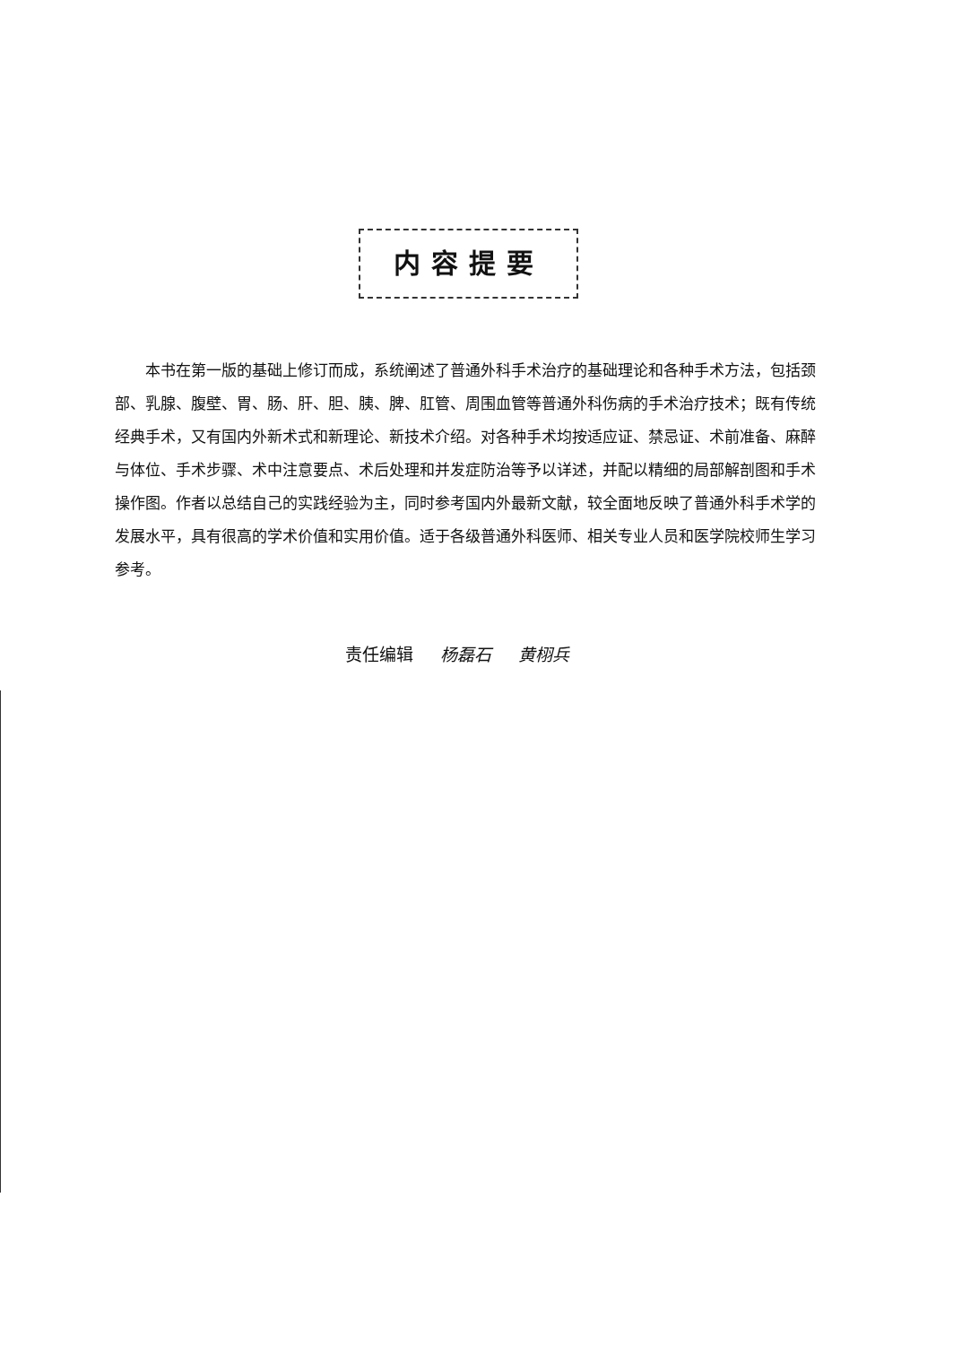内容提要
本书在第一版的基础上修订而成，系统阐述了普通外科手术治疗的基础理论和各种手术方法，包括颈部、乳腺、腹壁、胃、肠、肝、胆、胰、脾、肛管、周围血管等普通外科伤病的手术治疗技术；既有传统经典手术，又有国内外新术式和新理论、新技术介绍。对各种手术均按适应证、禁忌证、术前准备、麻醉与体位、手术步骤、术中注意要点、术后处理和并发症防治等予以详述，并配以精细的局部解剖图和手术操作图。作者以总结自己的实践经验为主，同时参考国内外最新文献，较全面地反映了普通外科手术学的发展水平，具有很高的学术价值和实用价值。适于各级普通外科医师、相关专业人员和医学院校师生学习参考。
责任编辑 杨磊石 黄栩兵